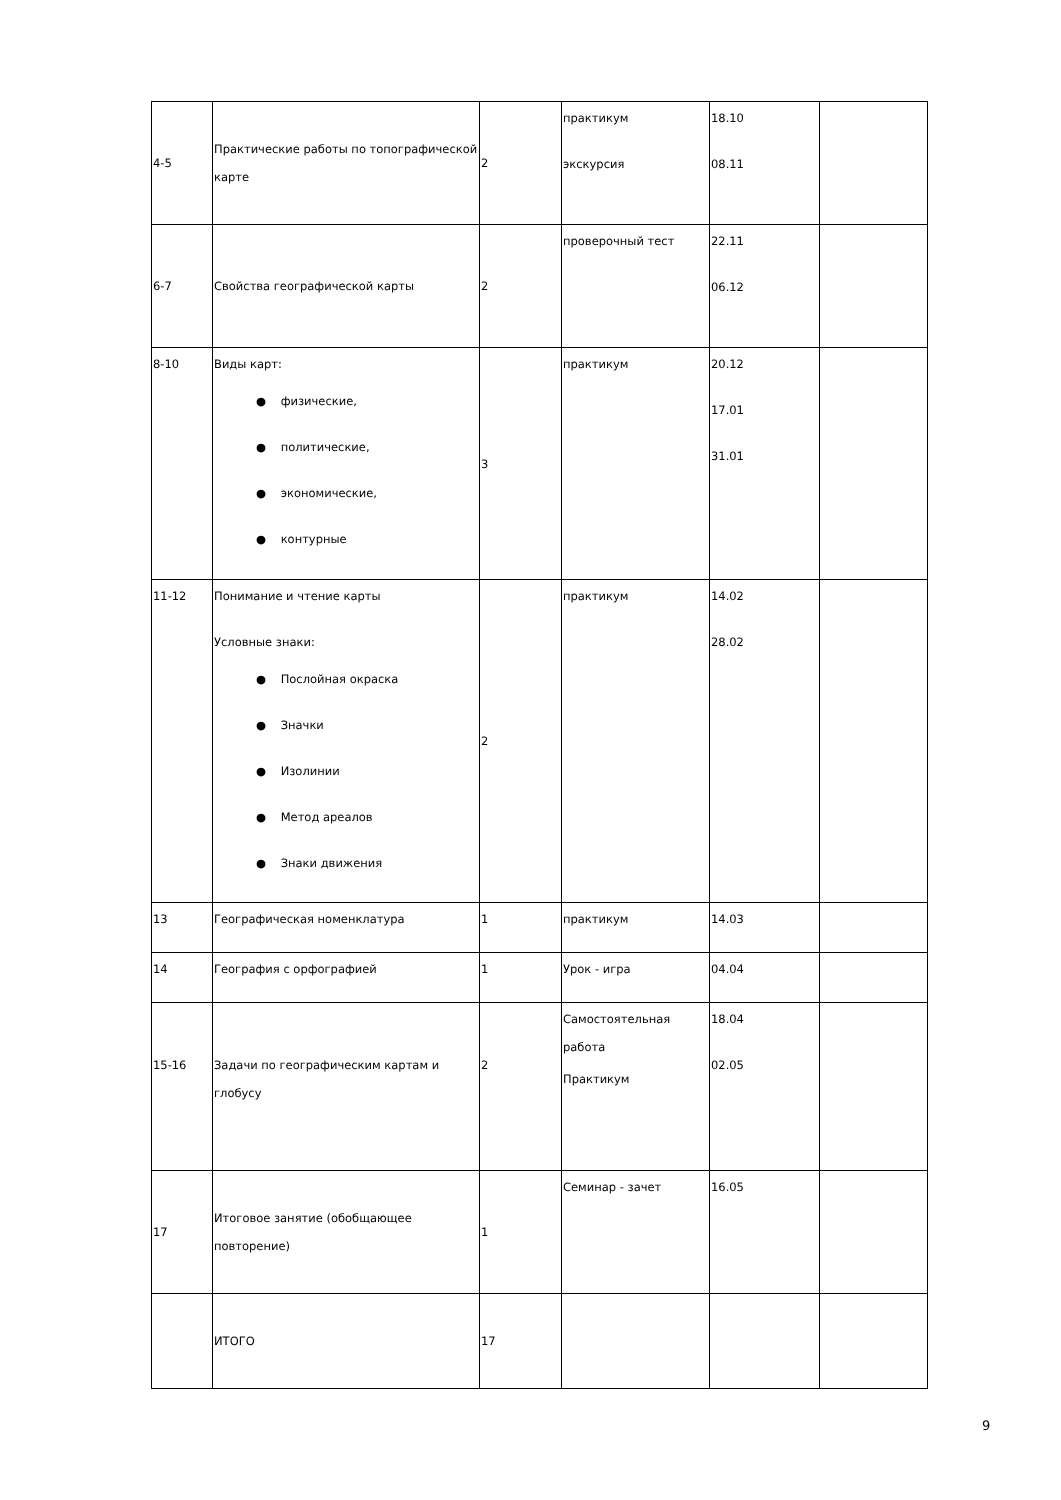| 4-5 | Практические работы по топографической карте | 2 | практикум экскурсия | 18.10 08.11 | |
| 6-7 | Свойства географической карты | 2 | проверочный тест | 22.11 06.12 | |
| 8-10 | Виды карт: ● физические, ● политические, ● экономические, ● контурные | 3 | практикум | 20.12 17.01 31.01 | |
| 11-12 | Понимание и чтение карты Условные знаки: ● Послойная окраска ● Значки ● Изолинии ● Метод ареалов ● Знаки движения | 2 | практикум | 14.02 28.02 | |
| 13 | Географическая номенклатура | 1 | практикум | 14.03 | |
| 14 | География с орфографией | 1 | Урок - игра | 04.04 | |
| 15-16 | Задачи по географическим картам и глобусу | 2 | Самостоятельная работа Практикум | 18.04 02.05 | |
| 17 | Итоговое занятие (обобщающее повторение) | 1 | Семинар - зачет | 16.05 | |
| | ИТОГО | 17 | | | |
9